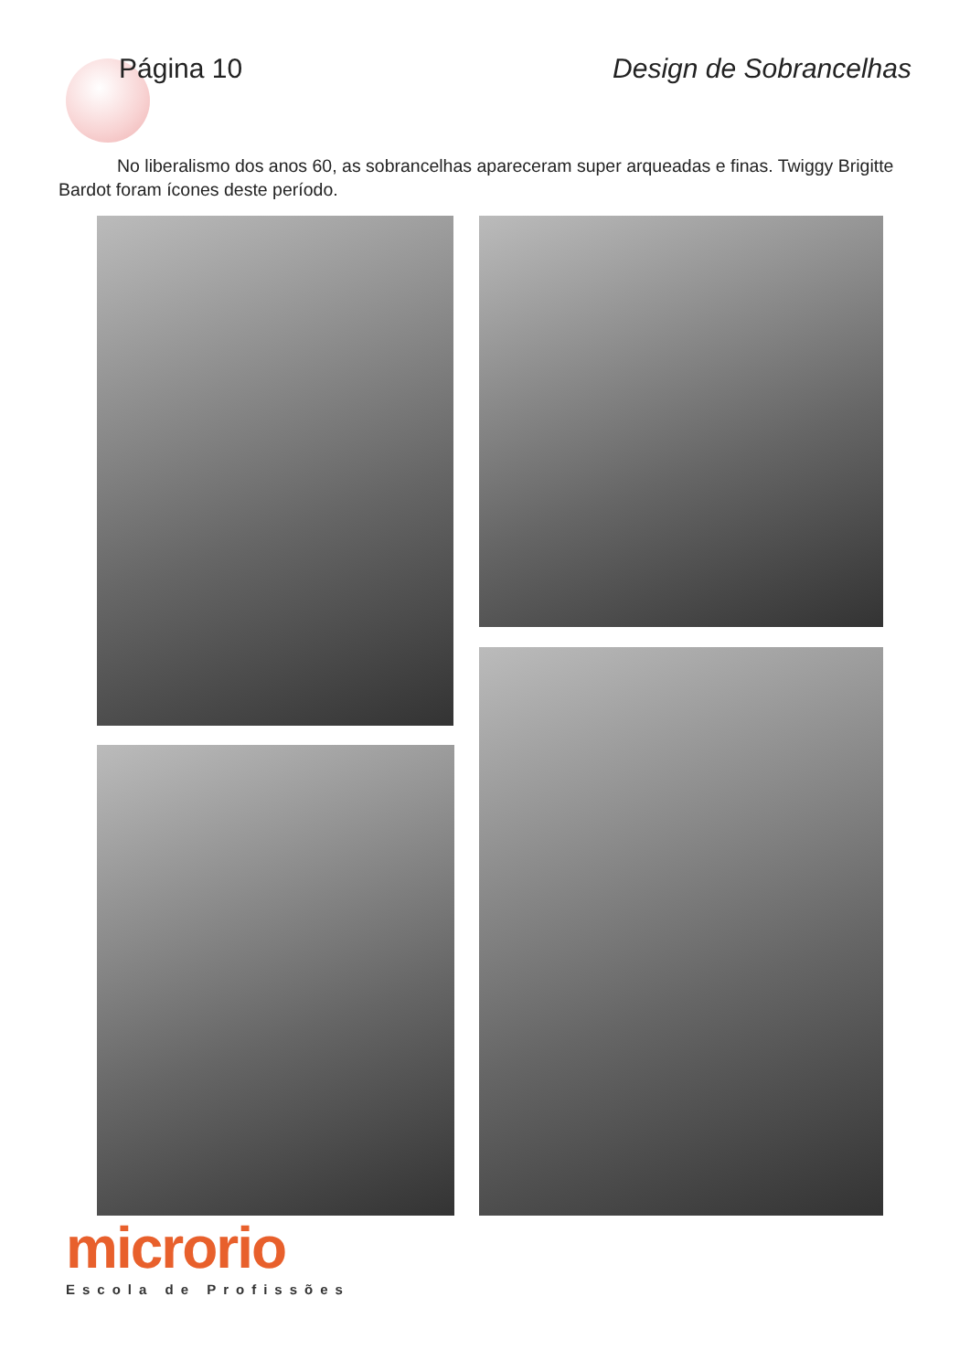Página 10 Design de Sobrancelhas
No liberalismo dos anos 60, as sobrancelhas apareceram super arqueadas e finas. Twiggy Brigitte Bardot foram ícones deste período.
microrio
Escola de Profissões